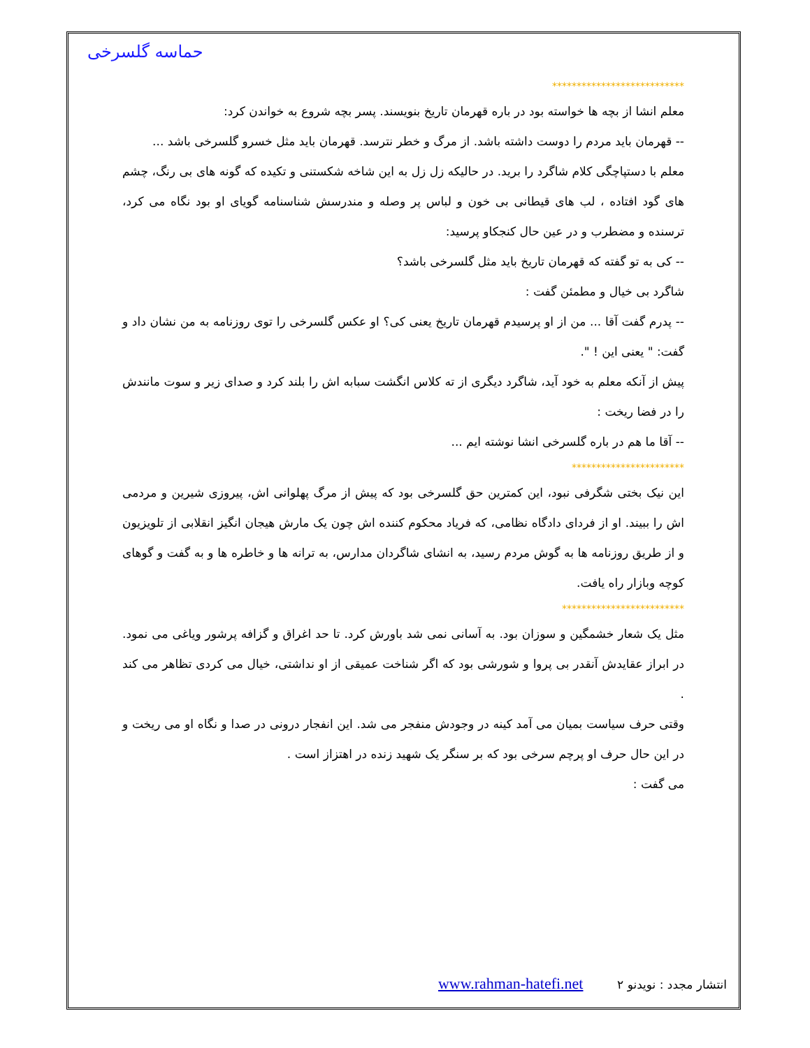حماسه گلسرخی
***************************
معلم انشا از بچه ها خواسته بود در باره قهرمان تاریخ بنویسند. پسر بچه شروع به خواندن کرد:
-- قهرمان باید مردم را دوست داشته باشد. از مرگ و خطر نترسد. قهرمان باید مثل خسرو گلسرخی باشد ...
معلم با دستپاچگی کلام شاگرد را برید. در حالیکه زل زل به این شاخه شکستنی و تکیده که گونه های بی رنگ، چشم های گود افتاده ، لب های قیطانی بی خون و لباس پر وصله و مندرسش شناسنامه گویای او بود نگاه می کرد، ترسنده و مضطرب و در عین حال کنجکاو پرسید:
-- کی به تو گفته که قهرمان تاریخ باید مثل گلسرخی باشد؟
شاگرد بی خیال و مطمئن گفت :
-- پدرم گفت آقا ... من از او پرسیدم قهرمان تاریخ یعنی کی؟ او عکس گلسرخی را توی روزنامه به من نشان داد و گفت: " یعنی این ! ".
پیش از آنکه معلم به خود آید، شاگرد دیگری از ته کلاس انگشت سبابه اش را بلند کرد و صدای زیر و سوت مانندش را در فضا ریخت :
-- آقا ما هم در باره گلسرخی انشا نوشته ایم ...
***********************
این نیک بختی شگرفی نبود، این کمترین حق گلسرخی بود که پیش از مرگ پهلوانی اش، پیروزی شیرین و مردمی اش را ببیند. او از فردای دادگاه نظامی، که فریاد محکوم کننده اش چون یک مارش هیجان انگیز انقلابی از تلویزیون و از طریق روزنامه ها به گوش مردم رسید، به انشای شاگردان مدارس، به ترانه ها و خاطره ها و به گفت و گوهای کوچه وبازار راه یافت.
*************************
مثل یک شعار خشمگین و سوزان بود. به آسانی نمی شد باورش کرد. تا حد اغراق و گزافه پرشور ویاغی می نمود. در ابراز عقایدش آنقدر بی پروا و شورشی بود که اگر شناخت عمیقی از او نداشتی، خیال می کردی تظاهر می کند .
وقتی حرف سیاست بمیان می آمد کینه در وجودش منفجر می شد. این انفجار درونی در صدا و نگاه او می ریخت و در این حال حرف او پرچم سرخی بود که بر سنگر یک شهید زنده در اهتزاز است .
می گفت :
انتشار مجدد : نویدنو www.rahman-hatefi.net ۲